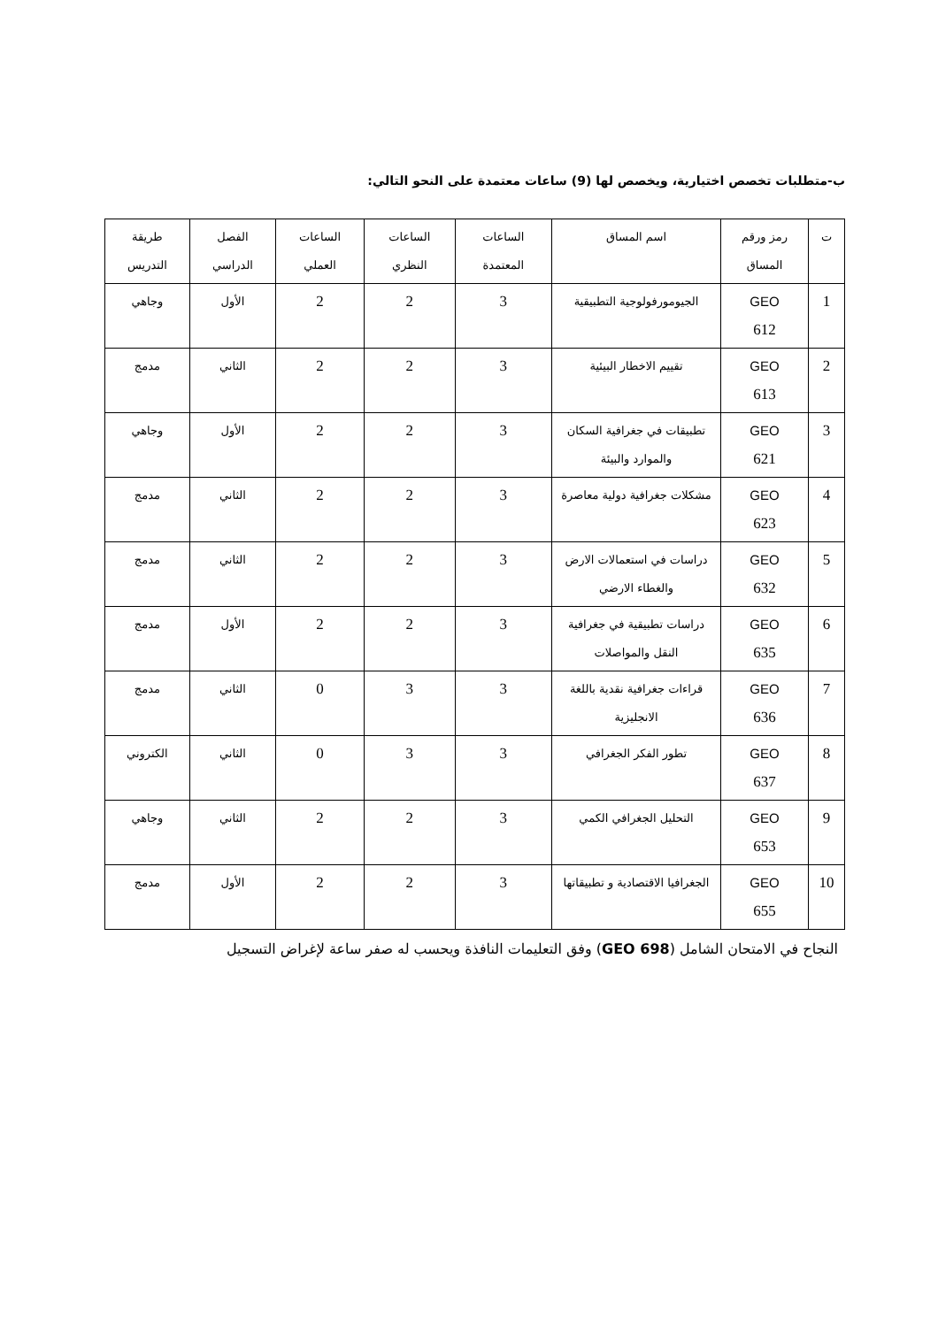ب-متطلبات تخصص اختيارية، ويخصص لها (9) ساعات معتمدة على النحو التالي:
| ت | رمز ورقم المساق | اسم المساق | الساعات المعتمدة | الساعات النظري | الساعات العملي | الفصل الدراسي | طريقة التدريس |
| 1 | GEO 612 | الجيومورفولوجية التطبيقية | 3 | 2 | 2 | الأول | وجاهي |
| 2 | GEO 613 | تقييم الاخطار البيئية | 3 | 2 | 2 | الثاني | مدمج |
| 3 | GEO 621 | تطبيقات في جغرافية السكان والموارد والبيئة | 3 | 2 | 2 | الأول | وجاهي |
| 4 | GEO 623 | مشكلات جغرافية دولية معاصرة | 3 | 2 | 2 | الثاني | مدمج |
| 5 | GEO 632 | دراسات في استعمالات الارض والغطاء الارضي | 3 | 2 | 2 | الثاني | مدمج |
| 6 | GEO 635 | دراسات تطبيقية في جغرافية النقل والمواصلات | 3 | 2 | 2 | الأول | مدمج |
| 7 | GEO 636 | قراءات جغرافية نقدية باللغة الانجليزية | 3 | 3 | 0 | الثاني | مدمج |
| 8 | GEO 637 | تطور الفكر الجغرافي | 3 | 3 | 0 | الثاني | الكتروني |
| 9 | GEO 653 | التحليل الجغرافي الكمي | 3 | 2 | 2 | الثاني | وجاهي |
| 10 | GEO 655 | الجغرافيا الاقتصادية و تطبيقاتها | 3 | 2 | 2 | الأول | مدمج |
النجاح في الامتحان الشامل (GEO 698) وفق التعليمات النافذة ويحسب له صفر ساعة لإغراض التسجيل